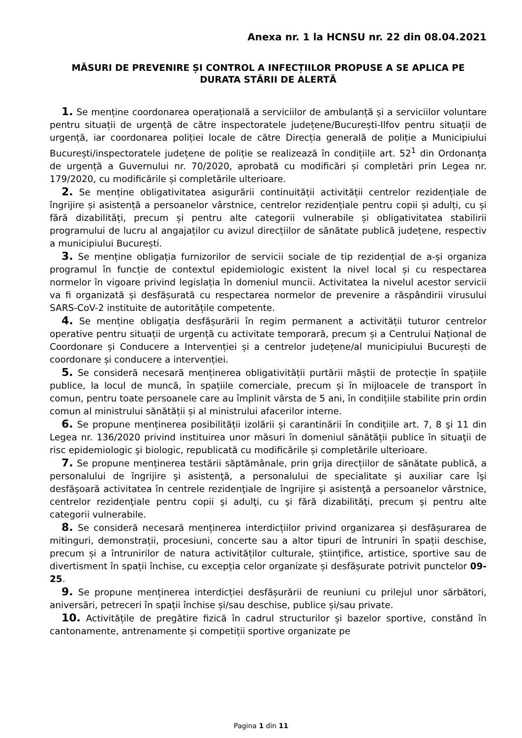Anexa nr. 1 la HCNSU nr. 22 din 08.04.2021
MĂSURI DE PREVENIRE ȘI CONTROL A INFECȚIILOR PROPUSE A SE APLICA PE DURATA STĂRII DE ALERTĂ
1. Se menține coordonarea operațională a serviciilor de ambulanță și a serviciilor voluntare pentru situații de urgență de către inspectoratele județene/București-Ilfov pentru situații de urgență, iar coordonarea poliției locale de către Direcția generală de poliție a Municipiului București/inspectoratele județene de poliție se realizează în condițiile art. 52<sup>1</sup> din Ordonanța de urgență a Guvernului nr. 70/2020, aprobată cu modificări și completări prin Legea nr. 179/2020, cu modificările și completările ulterioare.
2. Se menține obligativitatea asigurării continuității activității centrelor rezidențiale de îngrijire și asistență a persoanelor vârstnice, centrelor rezidențiale pentru copii și adulți, cu și fără dizabilități, precum și pentru alte categorii vulnerabile și obligativitatea stabilirii programului de lucru al angajaților cu avizul direcțiilor de sănătate publică județene, respectiv a municipiului București.
3. Se menține obligația furnizorilor de servicii sociale de tip rezidențial de a-și organiza programul în funcție de contextul epidemiologic existent la nivel local și cu respectarea normelor în vigoare privind legislația în domeniul muncii. Activitatea la nivelul acestor servicii va fi organizată și desfășurată cu respectarea normelor de prevenire a răspândirii virusului SARS-CoV-2 instituite de autoritățile competente.
4. Se menține obligația desfășurării în regim permanent a activității tuturor centrelor operative pentru situații de urgență cu activitate temporară, precum și a Centrului Național de Coordonare și Conducere a Intervenției și a centrelor județene/al municipiului București de coordonare și conducere a intervenției.
5. Se consideră necesară menținerea obligativității purtării măștii de protecție în spațiile publice, la locul de muncă, în spațiile comerciale, precum și în mijloacele de transport în comun, pentru toate persoanele care au împlinit vârsta de 5 ani, în condițiile stabilite prin ordin comun al ministrului sănătății și al ministrului afacerilor interne.
6. Se propune menținerea posibilității izolării și carantinării în condițiile art. 7, 8 şi 11 din Legea nr. 136/2020 privind instituirea unor măsuri în domeniul sănătății publice în situaţii de risc epidemiologic şi biologic, republicată cu modificările și completările ulterioare.
7. Se propune menținerea testării săptămânale, prin grija direcțiilor de sănătate publică, a personalului de îngrijire şi asistenţă, a personalului de specialitate şi auxiliar care îşi desfăşoară activitatea în centrele rezidenţiale de îngrijire şi asistenţă a persoanelor vârstnice, centrelor rezidenţiale pentru copii şi adulţi, cu şi fără dizabilităţi, precum şi pentru alte categorii vulnerabile.
8. Se consideră necesară menținerea interdicțiilor privind organizarea și desfășurarea de mitinguri, demonstrații, procesiuni, concerte sau a altor tipuri de întruniri în spații deschise, precum și a întrunirilor de natura activităților culturale, științifice, artistice, sportive sau de divertisment în spații închise, cu excepția celor organizate și desfășurate potrivit punctelor 09-25.
9. Se propune menținerea interdicției desfășurării de reuniuni cu prilejul unor sărbători, aniversări, petreceri în spații închise și/sau deschise, publice și/sau private.
10. Activitățile de pregătire fizică în cadrul structurilor și bazelor sportive, constând în cantonamente, antrenamente și competiții sportive organizate pe
Pagina 1 din 11